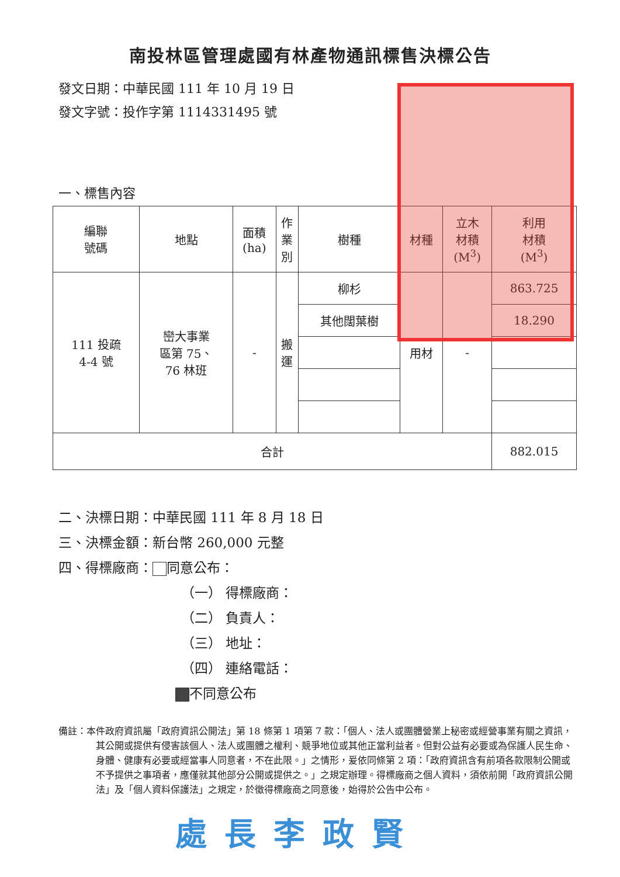南投林區管理處國有林產物通訊標售決標公告
發文日期：中華民國 111 年 10 月 19 日
發文字號：投作字第 1114331495 號
一、標售內容
| 編聯 號碼 | 地點 | 面積 (ha) | 作 業 別 | 樹種 | 材種 | 立木 材積 (M<sup>3</sup>) | 利用 材積 (M<sup>3</sup>) |
| --- | --- | --- | --- | --- | --- | --- | --- |
| 111 投疏 4-4 號 | 巒大事業 區第 75、 76 林班 | - | 搬 運 | 柳杉 | 用材 | - | 863.725 |
| | | | | 其他闊葉樹 | | | 18.290 |
| 合計 | | | | | | | 882.015 |
二、決標日期：中華民國 111 年 8 月 18 日
三、決標金額：新台幣 260,000 元整
四、得標廠商： 同意公布：
（一） 得標廠商：
（二） 負責人：
（三） 地址：
（四） 連絡電話：
不同意公布
備註：本件政府資訊屬「政府資訊公開法」第 18 條第 1 項第 7 款：「個人、法人或團體營業上秘密或經營事業有關之資訊，其公開或提供有侵害該個人、法人或團體之權利、競爭地位或其他正當利益者。但對公益有必要或為保護人民生命、身體、健康有必要或經當事人同意者，不在此限。」之情形，爰依同條第 2 項：「政府資訊含有前項各款限制公開或不予提供之事項者，應僅就其他部分公開或提供之。」之規定辦理。得標廠商之個人資料，須依前開「政府資訊公開法」及「個人資料保護法」之規定，於徵得標廠商之同意後，始得於公告中公布。
處長李政賢